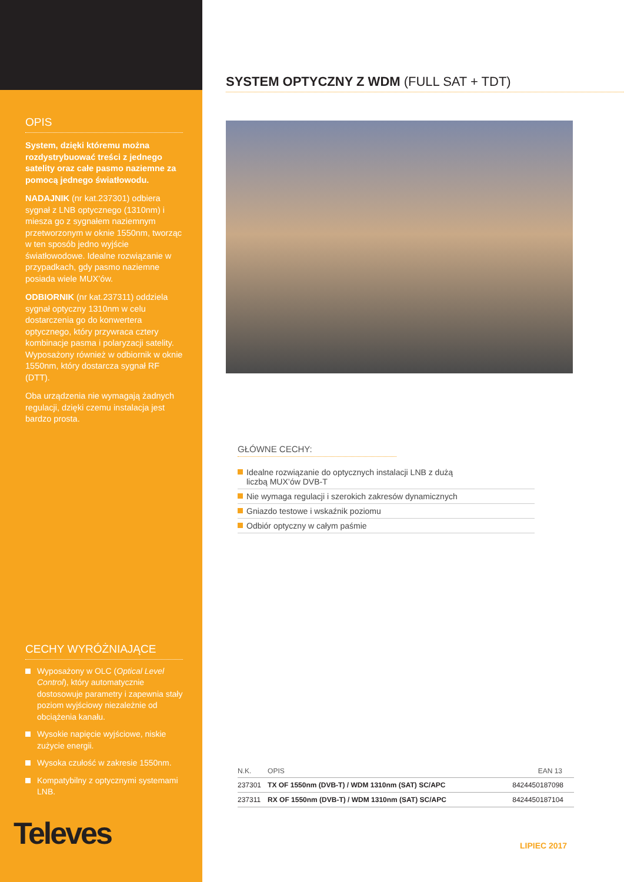OPIS
System, dzięki któremu można rozdystrybuować treści z jednego satelity oraz całe pasmo naziemne za pomocą jednego światłowodu.
NADAJNIK (nr kat.237301) odbiera sygnał z LNB optycznego (1310nm) i miesza go z sygnałem naziemnym przetworzonym w oknie 1550nm, tworząc w ten sposób jedno wyjście światłowodowe. Idealne rozwiązanie w przypadkach, gdy pasmo naziemne posiada wiele MUX’ów.
ODBIORNIK (nr kat.237311) oddziela sygnał optyczny 1310nm w celu dostarczenia go do konwertera optycznego, który przywraca cztery kombinacje pasma i polaryzacji satelity. Wyposażony również w odbiornik w oknie 1550nm, który dostarcza sygnał RF (DTT).
Oba urządzenia nie wymagają żadnych regulacji, dzięki czemu instalacja jest bardzo prosta.
CECHY WYRÓŻNIAJĄCE
Wyposażony w OLC (Optical Level Control), który automatycznie dostosowuje parametry i zapewnia stały poziom wyjściowy niezależnie od obciążenia kanału.
Wysokie napięcie wyjściowe, niskie zużycie energii.
Wysoka czułość w zakresie 1550nm.
Kompatybilny z optycznymi systemami LNB.
Televes
SYSTEM OPTYCZNY Z WDM (FULL SAT + TDT)
GŁÓWNE CECHY:
Idealne rozwiązanie do optycznych instalacji LNB z dużą
liczbą MUX’ów DVB-T
Nie wymaga regulacji i szerokich zakresów dynamicznych
Gniazdo testowe i wskaźnik poziomu
Odbiór optyczny w całym paśmie
| N.K. | OPIS | EAN 13 |
| --- | --- | --- |
| 237301 | TX OF 1550nm (DVB-T) / WDM 1310nm (SAT) SC/APC | 8424450187098 |
| 237311 | RX OF 1550nm (DVB-T) / WDM 1310nm (SAT) SC/APC | 8424450187104 |
LIPIEC 2017